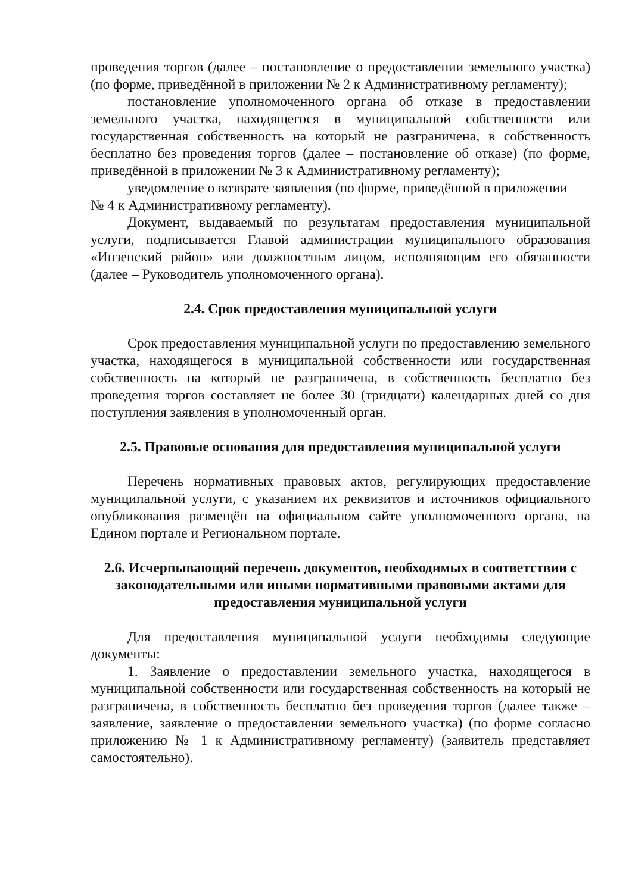проведения торгов (далее – постановление о предоставлении земельного участка) (по форме, приведённой в приложении № 2 к Административному регламенту);
постановление уполномоченного органа об отказе в предоставлении земельного участка, находящегося в муниципальной собственности или государственная собственность на который не разграничена, в собственность бесплатно без проведения торгов (далее – постановление об отказе) (по форме, приведённой в приложении № 3 к Административному регламенту);
уведомление о возврате заявления (по форме, приведённой в приложении
№ 4 к Административному регламенту).
Документ, выдаваемый по результатам предоставления муниципальной услуги, подписывается Главой администрации муниципального образования «Инзенский район» или должностным лицом, исполняющим его обязанности (далее – Руководитель уполномоченного органа).
2.4. Срок предоставления муниципальной услуги
Срок предоставления муниципальной услуги по предоставлению земельного участка, находящегося в муниципальной собственности или государственная собственность на который не разграничена, в собственность бесплатно без проведения торгов составляет не более 30 (тридцати) календарных дней со дня поступления заявления в уполномоченный орган.
2.5. Правовые основания для предоставления муниципальной услуги
Перечень нормативных правовых актов, регулирующих предоставление муниципальной услуги, с указанием их реквизитов и источников официального опубликования размещён на официальном сайте уполномоченного органа, на Едином портале и Региональном портале.
2.6. Исчерпывающий перечень документов, необходимых в соответствии с законодательными или иными нормативными правовыми актами для предоставления муниципальной услуги
Для предоставления муниципальной услуги необходимы следующие документы:
1. Заявление о предоставлении земельного участка, находящегося в муниципальной собственности или государственная собственность на который не разграничена, в собственность бесплатно без проведения торгов (далее также – заявление, заявление о предоставлении земельного участка) (по форме согласно приложению № 1 к Административному регламенту) (заявитель представляет самостоятельно).